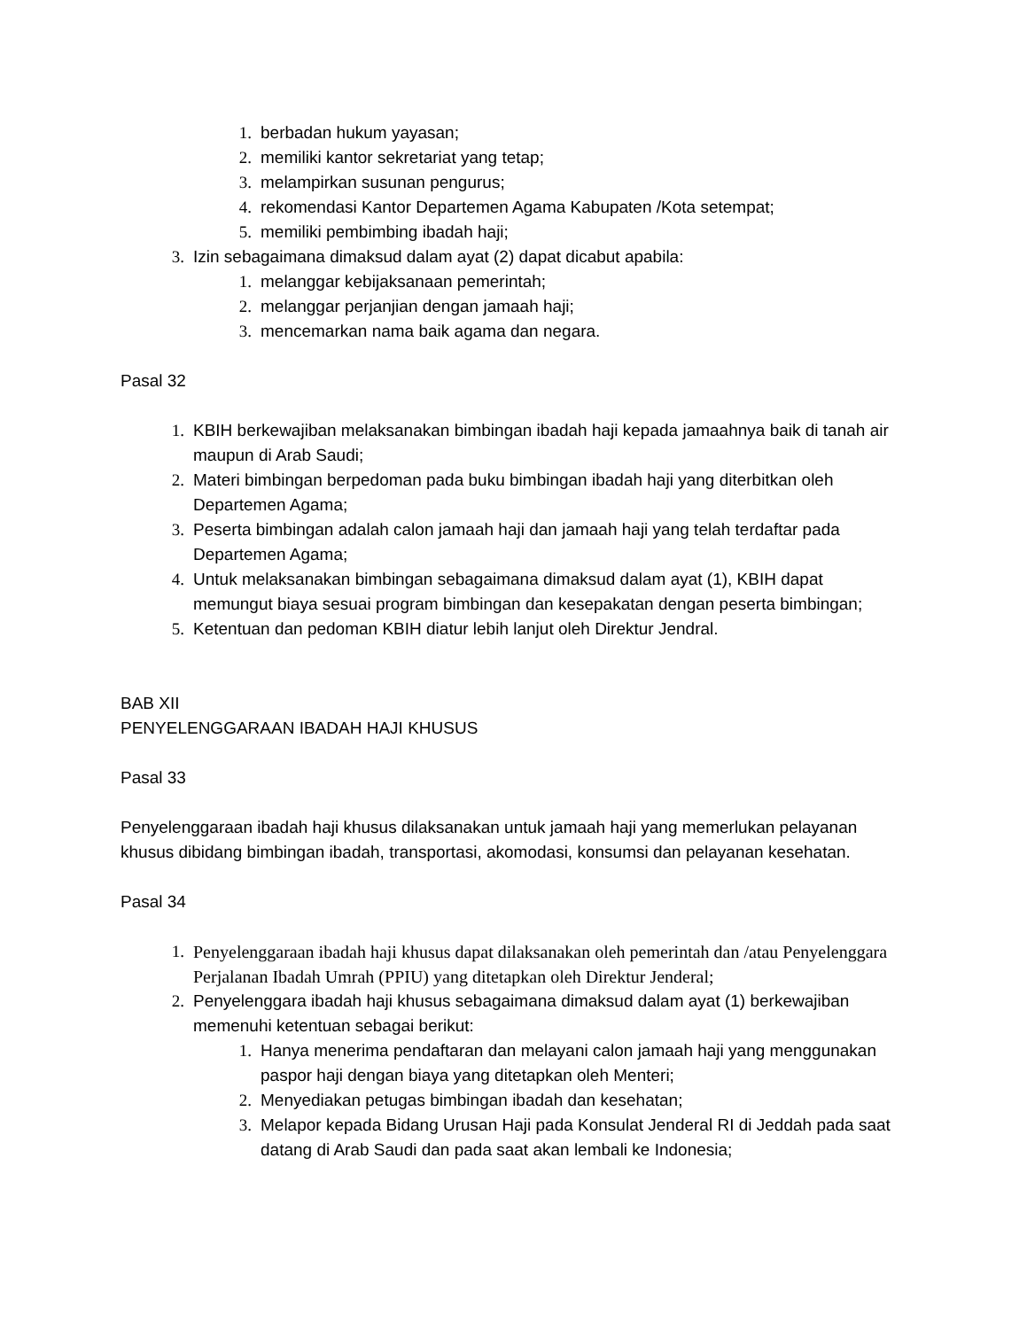1. berbadan hukum yayasan;
2. memiliki kantor sekretariat yang tetap;
3. melampirkan susunan pengurus;
4. rekomendasi Kantor Departemen Agama Kabupaten /Kota setempat;
5. memiliki pembimbing ibadah haji;
3. Izin sebagaimana dimaksud dalam ayat (2) dapat dicabut apabila:
1. melanggar kebijaksanaan pemerintah;
2. melanggar perjanjian dengan jamaah haji;
3. mencemarkan nama baik agama dan negara.
Pasal 32
1. KBIH berkewajiban melaksanakan bimbingan ibadah haji kepada jamaahnya baik di tanah air maupun di Arab Saudi;
2. Materi bimbingan berpedoman pada buku bimbingan ibadah haji yang diterbitkan oleh Departemen Agama;
3. Peserta bimbingan adalah calon jamaah haji dan jamaah haji yang telah terdaftar pada Departemen Agama;
4. Untuk melaksanakan bimbingan sebagaimana dimaksud dalam ayat (1), KBIH dapat memungut biaya sesuai program bimbingan dan kesepakatan dengan peserta bimbingan;
5. Ketentuan dan pedoman KBIH diatur lebih lanjut oleh Direktur Jendral.
BAB XII
PENYELENGGARAAN IBADAH HAJI KHUSUS
Pasal 33
Penyelenggaraan ibadah haji khusus dilaksanakan untuk jamaah haji yang memerlukan pelayanan khusus dibidang bimbingan ibadah, transportasi, akomodasi, konsumsi dan pelayanan kesehatan.
Pasal 34
1. Penyelenggaraan ibadah haji khusus dapat dilaksanakan oleh pemerintah dan /atau Penyelenggara Perjalanan Ibadah Umrah (PPIU) yang ditetapkan oleh Direktur Jenderal;
2. Penyelenggara ibadah haji khusus sebagaimana dimaksud dalam ayat (1) berkewajiban memenuhi ketentuan sebagai berikut:
1. Hanya menerima pendaftaran dan melayani calon jamaah haji yang menggunakan paspor haji dengan biaya yang ditetapkan oleh Menteri;
2. Menyediakan petugas bimbingan ibadah dan kesehatan;
3. Melapor kepada Bidang Urusan Haji pada Konsulat Jenderal RI di Jeddah pada saat datang di Arab Saudi dan pada saat akan lembali ke Indonesia;